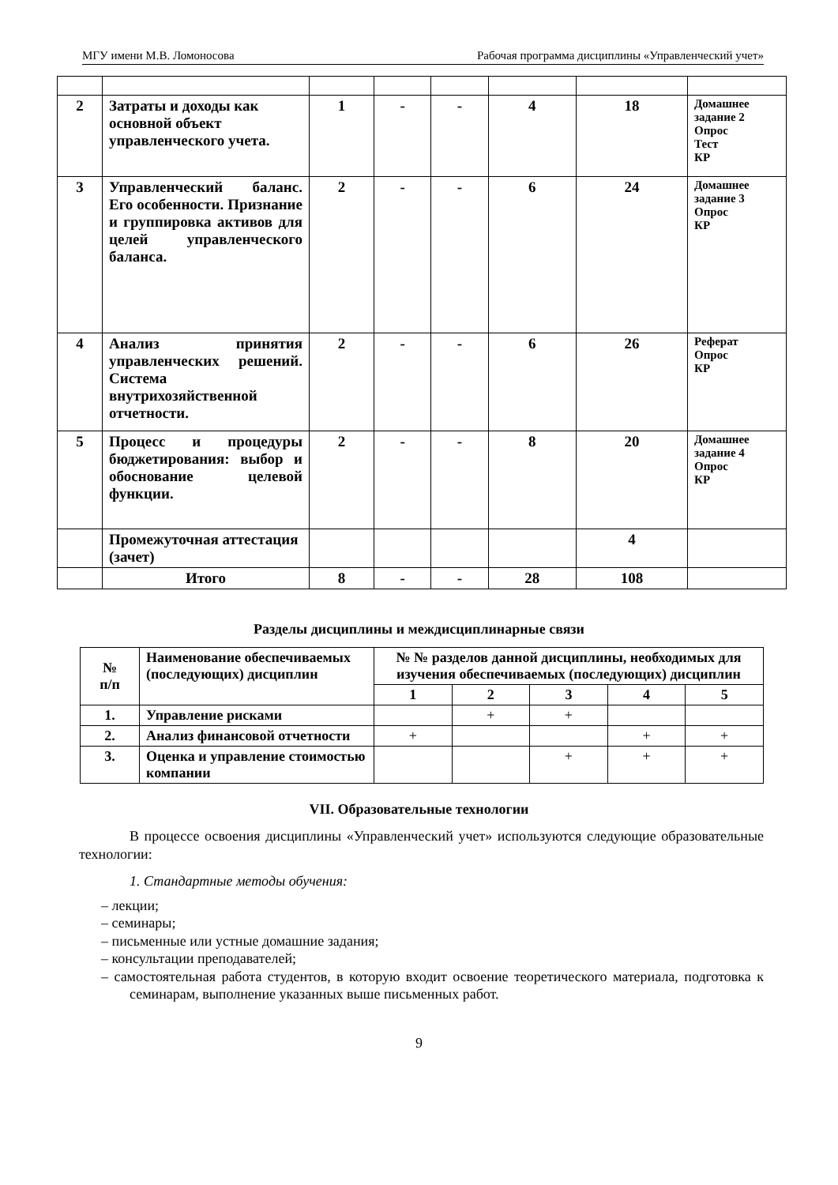МГУ имени М.В. Ломоносова Рабочая программа дисциплины «Управленческий учет»
| 2 | Затраты и доходы как основной объект управленческого учета. | 1 | - | - | 4 | 18 | Домашнее задание 2 Опрос Тест КР |
| 3 | Управленческий баланс. Его особенности. Признание и группировка активов для целей управленческого баланса. | 2 | - | - | 6 | 24 | Домашнее задание 3 Опрос КР |
| 4 | Анализ принятия управленческих решений. Система внутрихозяйственной отчетности. | 2 | - | - | 6 | 26 | Реферат Опрос КР |
| 5 | Процесс и процедуры бюджетирования: выбор и обоснование целевой функции. | 2 | - | - | 8 | 20 | Домашнее задание 4 Опрос КР |
| | Промежуточная аттестация (зачет) | | | | | 4 | |
| | Итого | 8 | - | - | 28 | 108 | |
Разделы дисциплины и междисциплинарные связи
| № п/п | Наименование обеспечиваемых (последующих) дисциплин | № № разделов данной дисциплины, необходимых для изучения обеспечиваемых (последующих) дисциплин | | | | |
| --- | --- | --- | --- | --- | --- | --- |
| | | 1 | 2 | 3 | 4 | 5 |
| 1. | Управление рисками | | + | + | | |
| 2. | Анализ финансовой отчетности | + | | | + | + |
| 3. | Оценка и управление стоимостью компании | | | + | + | + |
VII. Образовательные технологии
В процессе освоения дисциплины «Управленческий учет» используются следующие образовательные технологии:
1. Стандартные методы обучения:
– лекции;
– семинары;
– письменные или устные домашние задания;
– консультации преподавателей;
– самостоятельная работа студентов, в которую входит освоение теоретического материала, подготовка к семинарам, выполнение указанных выше письменных работ.
9